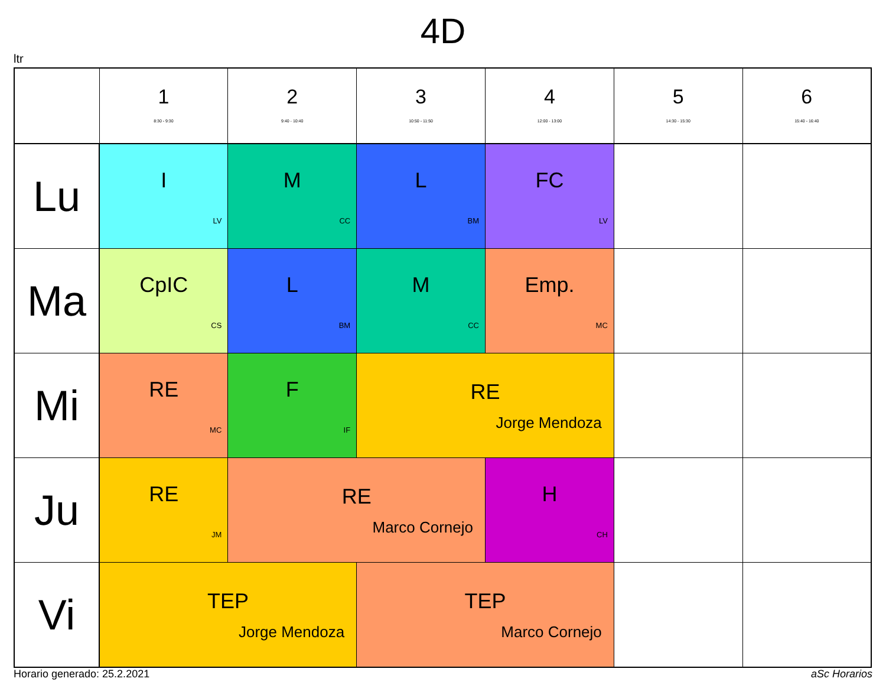4D
ltr
| | 1 8:30 - 9:30 | 2 9:40 - 10:40 | 3 10:50 - 11:50 | 4 12:00 - 13:00 | 5 14:30 - 15:30 | 6 15:40 - 16:40 |
| --- | --- | --- | --- | --- | --- | --- |
| Lu | I LV | M CC | L BM | FC LV | | |
| Ma | CpIC CS | L BM | M CC | Emp. MC | | |
| Mi | RE MC | F IF | RE Jorge Mendoza | | | |
| Ju | RE JM | RE Marco Cornejo | | H CH | | |
| Vi | TEP Jorge Mendoza | | TEP Marco Cornejo | | | |
Horario generado: 25.2.2021 aSc Horarios